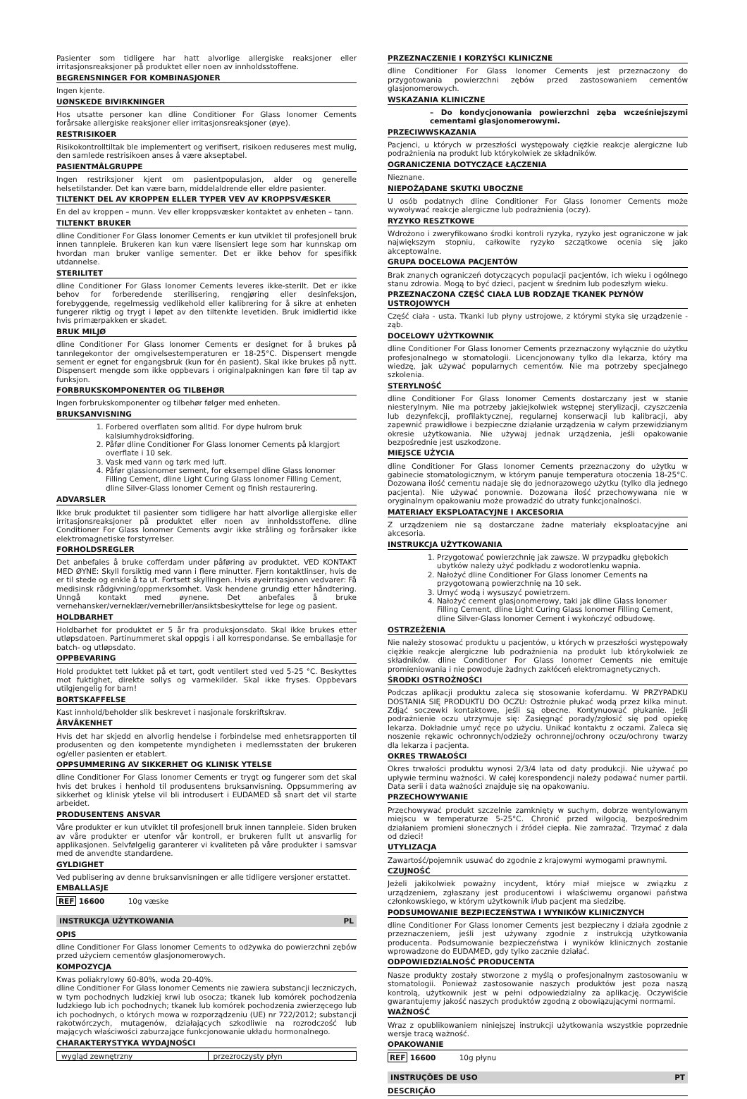Pasienter som tidligere har hatt alvorlige allergiske reaksjoner eller irritasjonsreaksjoner på produktet eller noen av innholdsstoffene.
BEGRENSNINGER FOR KOMBINASJONER
Ingen kjente.
UØNSKEDE BIVIRKNINGER
Hos utsatte personer kan dline Conditioner For Glass Ionomer Cements forårsake allergiske reaksjoner eller irritasjonsreaksjoner (øye).
RESTRISIKOER
Risikokontrolltiltak ble implementert og verifisert, risikoen reduseres mest mulig, den samlede restrisikoen anses å være akseptabel.
PASIENTMÅLGRUPPE
Ingen restriksjoner kjent om pasientpopulasjon, alder og generelle helsetilstander. Det kan være barn, middelaldrende eller eldre pasienter.
TILTENKT DEL AV KROPPEN ELLER TYPER VEV AV KROPPSVÆSKER
En del av kroppen – munn. Vev eller kroppsvæsker kontaktet av enheten – tann.
TILTENKT BRUKER
dline Conditioner For Glass Ionomer Cements er kun utviklet til profesjonell bruk innen tannpleie. Brukeren kan kun være lisensiert lege som har kunnskap om hvordan man bruker vanlige sementer. Det er ikke behov for spesifikk utdannelse.
STERILITET
dline Conditioner For Glass Ionomer Cements leveres ikke-sterilt. Det er ikke behov for forberedende sterilisering, rengjøring eller desinfeksjon, forebyggende, regelmessig vedlikehold eller kalibrering for å sikre at enheten fungerer riktig og trygt i løpet av den tiltenkte levetiden. Bruk imidlertid ikke hvis primærpakken er skadet.
BRUK MILJØ
dline Conditioner For Glass Ionomer Cements er designet for å brukes på tannlegekontor der omgivelsestemperaturen er 18-25°C. Dispensert mengde sement er egnet for engangsbruk (kun for én pasient). Skal ikke brukes på nytt. Dispensert mengde som ikke oppbevars i originalpakningen kan føre til tap av funksjon.
FORBRUKSKOMPONENTER OG TILBEHØR
Ingen forbrukskomponenter og tilbehør følger med enheten.
BRUKSANVISNING
1. Forbered overflaten som alltid. For dype hulrom bruk kalsiumhydroksidforing.
2. Påfør dline Conditioner For Glass Ionomer Cements på klargjort overflate i 10 sek.
3. Vask med vann og tørk med luft.
4. Påfør glassionomer sement, for eksempel dline Glass Ionomer Filling Cement, dline Light Curing Glass Ionomer Filling Cement, dline Silver-Glass Ionomer Cement og finish restaurering.
ADVARSLER
Ikke bruk produktet til pasienter som tidligere har hatt alvorlige allergiske eller irritasjonsreaksjoner på produktet eller noen av innholdsstoffene. dline Conditioner For Glass Ionomer Cements avgir ikke stråling og forårsaker ikke elektromagnetiske forstyrrelser.
FORHOLDSREGLER
Det anbefales å bruke cofferdam under påføring av produktet. VED KONTAKT MED ØYNE: Skyll forsiktig med vann i flere minutter. Fjern kontaktlinser, hvis de er til stede og enkle å ta ut. Fortsett skyllingen. Hvis øyeirritasjonen vedvarer: Få medisinsk rådgivning/oppmerksomhet. Vask hendene grundig etter håndtering. Unngå kontakt med øynene. Det anbefales å bruke vernehansker/verneklær/vernebriller/ansiktsbeskyttelse for lege og pasient.
HOLDBARHET
Holdbarhet for produktet er 5 år fra produksjonsdato. Skal ikke brukes etter utløpsdatoen. Partinummeret skal oppgis i all korrespondanse. Se emballasje for batch- og utløpsdato.
OPPBEVARING
Hold produktet tett lukket på et tørt, godt ventilert sted ved 5-25 °C. Beskyttes mot fuktighet, direkte sollys og varmekilder. Skal ikke fryses. Oppbevars utilgjengelig for barn!
BORTSKAFFELSE
Kast innhold/beholder slik beskrevet i nasjonale forskriftskrav.
ÅRVÅKENHET
Hvis det har skjedd en alvorlig hendelse i forbindelse med enhetsrapporten til produsenten og den kompetente myndigheten i medlemsstaten der brukeren og/eller pasienten er etablert.
OPPSUMMERING AV SIKKERHET OG KLINISK YTELSE
dline Conditioner For Glass Ionomer Cements er trygt og fungerer som det skal hvis det brukes i henhold til produsentens bruksanvisning. Oppsummering av sikkerhet og klinisk ytelse vil bli introdusert i EUDAMED så snart det vil starte arbeidet.
PRODUSENTENS ANSVAR
Våre produkter er kun utviklet til profesjonell bruk innen tannpleie. Siden bruken av våre produkter er utenfor vår kontroll, er brukeren fullt ut ansvarlig for applikasjonen. Selvfølgelig garanterer vi kvaliteten på våre produkter i samsvar med de anvendte standardene.
GYLDIGHET
Ved publisering av denne bruksanvisningen er alle tidligere versjoner erstattet.
EMBALLASJE
REF 16600 10g væske
INSTRUKCJA UŻYTKOWANIA PL
OPIS
dline Conditioner For Glass Ionomer Cements to odżywka do powierzchni zębów przed użyciem cementów glasjonomerowych.
KOMPOZYCJA
Kwas poliakrylowy 60-80%, woda 20-40%.
dline Conditioner For Glass Ionomer Cements nie zawiera substancji leczniczych, w tym pochodnych ludzkiej krwi lub osocza; tkanek lub komórek pochodzenia ludzkiego lub ich pochodnych; tkanek lub komórek pochodzenia zwierzęcego lub ich pochodnych, o których mowa w rozporządzeniu (UE) nr 722/2012; substancji rakotwórczych, mutagenów, działających szkodliwie na rozrodczość lub mających właściwości zaburzające funkcjonowanie układu hormonalnego.
CHARAKTERYSTYKA WYDAJNOŚCI
| wygląd zewnętrzny | przezroczysty płyn |
PRZEZNACZENIE I KORZYŚCI KLINICZNE
dline Conditioner For Glass Ionomer Cements jest przeznaczony do przygotowania powierzchni zębów przed zastosowaniem cementów glasjonomerowych.
WSKAZANIA KLINICZNE
– Do kondycjonowania powierzchni zęba wcześniejszymi cementami glasjonomerowymi.
PRZECIWWSKAZANIA
Pacjenci, u których w przeszłości występowały ciężkie reakcje alergiczne lub podrażnienia na produkt lub którykolwiek ze składników.
OGRANICZENIA DOTYCZĄCE ŁĄCZENIA
Nieznane.
NIEPOŻĄDANE SKUTKI UBOCZNE
U osób podatnych dline Conditioner For Glass Ionomer Cements może wywoływać reakcje alergiczne lub podrażnienia (oczy).
RYZYKO RESZTKOWE
Wdrożono i zweryfikowano środki kontroli ryzyka, ryzyko jest ograniczone w jak największym stopniu, całkowite ryzyko szczątkowe ocenia się jako akceptowalne.
GRUPA DOCELOWA PACJENTÓW
Brak znanych ograniczeń dotyczących populacji pacjentów, ich wieku i ogólnego stanu zdrowia. Mogą to być dzieci, pacjent w średnim lub podeszłym wieku.
PRZEZNACZONA CZĘŚĆ CIAŁA LUB RODZAJE TKANEK PŁYNÓW USTROJOWYCH
Część ciała - usta. Tkanki lub płyny ustrojowe, z którymi styka się urządzenie - ząb.
DOCELOWY UŻYTKOWNIK
dline Conditioner For Glass Ionomer Cements przeznaczony wyłącznie do użytku profesjonalnego w stomatologii. Licencjonowany tylko dla lekarza, który ma wiedzę, jak używać popularnych cementów. Nie ma potrzeby specjalnego szkolenia.
STERYLNOŚĆ
dline Conditioner For Glass Ionomer Cements dostarczany jest w stanie niesterylnym. Nie ma potrzeby jakiejkolwiek wstępnej sterylizacji, czyszczenia lub dezynfekcji, profilaktycznej, regularnej konserwacji lub kalibracji, aby zapewnić prawidłowe i bezpieczne działanie urządzenia w całym przewidzianym okresie użytkowania. Nie używaj jednak urządzenia, jeśli opakowanie bezpośrednie jest uszkodzone.
MIEJSCE UŻYCIA
dline Conditioner For Glass Ionomer Cements przeznaczony do użytku w gabinecie stomatologicznym, w którym panuje temperatura otoczenia 18-25°C. Dozowana ilość cementu nadaje się do jednorazowego użytku (tylko dla jednego pacjenta). Nie używać ponownie. Dozowana ilość przechowywana nie w oryginalnym opakowaniu może prowadzić do utraty funkcjonalności.
MATERIAŁY EKSPLOATACYJNE I AKCESORIA
Z urządzeniem nie są dostarczane żadne materiały eksploatacyjne ani akcesoria.
INSTRUKCJA UŻYTKOWANIA
1. Przygotować powierzchnię jak zawsze. W przypadku głębokich ubytków należy użyć podkładu z wodorotlenku wapnia.
2. Nałożyć dline Conditioner For Glass Ionomer Cements na przygotowaną powierzchnię na 10 sek.
3. Umyć wodą i wysuszyć powietrzem.
4. Nałożyć cement glasjonomerowy, taki jak dline Glass Ionomer Filling Cement, dline Light Curing Glass Ionomer Filling Cement, dline Silver-Glass Ionomer Cement i wykończyć odbudowę.
OSTRZEŻENIA
Nie należy stosować produktu u pacjentów, u których w przeszłości występowały ciężkie reakcje alergiczne lub podrażnienia na produkt lub którykolwiek ze składników. dline Conditioner For Glass Ionomer Cements nie emituje promieniowania i nie powoduje żadnych zakłóceń elektromagnetycznych.
ŚRODKI OSTROŻNOŚCI
Podczas aplikacji produktu zaleca się stosowanie koferdamu. W PRZYPADKU DOSTANIA SIĘ PRODUKTU DO OCZU: Ostrożnie płukać wodą przez kilka minut. Zdjąć soczewki kontaktowe, jeśli są obecne. Kontynuować płukanie. Jeśli podrażnienie oczu utrzymuje się: Zasięgnąć porady/zgłosić się pod opiekę lekarza. Dokładnie umyć ręce po użyciu. Unikać kontaktu z oczami. Zaleca się noszenie rękawic ochronnych/odzieży ochronnej/ochrony oczu/ochrony twarzy dla lekarza i pacjenta.
OKRES TRWAŁOŚCI
Okres trwałości produktu wynosi 2/3/4 lata od daty produkcji. Nie używać po upływie terminu ważności. W całej korespondencji należy podawać numer partii. Data serii i data ważności znajduje się na opakowaniu.
PRZECHOWYWANIE
Przechowywać produkt szczelnie zamknięty w suchym, dobrze wentylowanym miejscu w temperaturze 5-25°C. Chronić przed wilgocią, bezpośrednim działaniem promieni słonecznych i źródeł ciepła. Nie zamrażać. Trzymać z dala od dzieci!
UTYLIZACJA
Zawartość/pojemnik usuwać do zgodnie z krajowymi wymogami prawnymi.
CZUJNOŚĆ
Jeżeli jakikolwiek poważny incydent, który miał miejsce w związku z urządzeniem, zgłaszany jest producentowi i właściwemu organowi państwa członkowskiego, w którym użytkownik i/lub pacjent ma siedzibę.
PODSUMOWANIE BEZPIECZEŃSTWA I WYNIKÓW KLINICZNYCH
dline Conditioner For Glass Ionomer Cements jest bezpieczny i działa zgodnie z przeznaczeniem, jeśli jest używany zgodnie z instrukcją użytkowania producenta. Podsumowanie bezpieczeństwa i wyników klinicznych zostanie wprowadzone do EUDAMED, gdy tylko zacznie działać.
ODPOWIEDZIALNOŚĆ PRODUCENTA
Nasze produkty zostały stworzone z myślą o profesjonalnym zastosowaniu w stomatologii. Ponieważ zastosowanie naszych produktów jest poza naszą kontrolą, użytkownik jest w pełni odpowiedzialny za aplikację. Oczywiście gwarantujemy jakość naszych produktów zgodną z obowiązującymi normami.
WAŻNOŚĆ
Wraz z opublikowaniem niniejszej instrukcji użytkowania wszystkie poprzednie wersje tracą ważność.
OPAKOWANIE
REF 16600 10g płynu
INSTRUÇÕES DE USO PT
DESCRIÇÃO